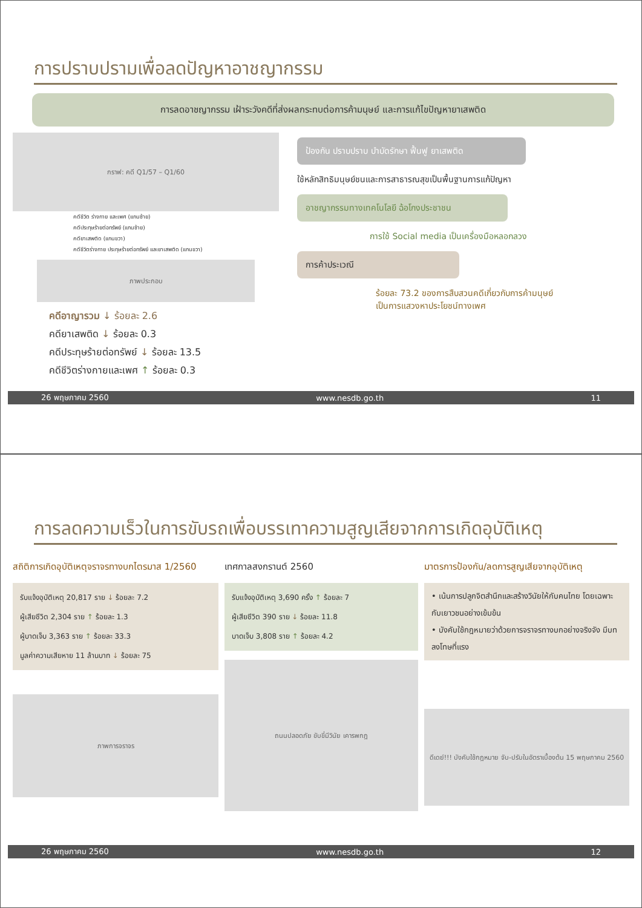การปราบปรามเพื่อลดปัญหาอาชญากรรม
การลดอาชญากรรม เฝ้าระวังคดีที่ส่งผลกระทบต่อการค้ามนุษย์ และการแก้ไขปัญหายาเสพติด
กราฟ: คดี Q1/57 – Q1/60
คดีชีวิต ร่างกาย และเพศ (แกนซ้าย)
คดีประทุษร้ายต่อทรัพย์ (แกนซ้าย)
คดียาเสพติด (แกนขวา)
คดีชีวิตร่างกาย ประทุษร้ายต่อทรัพย์ และยาเสพติด (แกนขวา)
ภาพประกอบ
คดีอาญารวม ↓ ร้อยละ 2.6
คดียาเสพติด ↓ ร้อยละ 0.3
คดีประทุษร้ายต่อทรัพย์ ↓ ร้อยละ 13.5
คดีชีวิตร่างกายและเพศ ↑ ร้อยละ 0.3
ป้องกัน ปราบปราบ บำบัดรักษา ฟื้นฟู ยาเสพติด
ใช้หลักสิทธิมนุษย์ชนและการสาธารณสุขเป็นพื้นฐานการแก้ปัญหา
อาชญากรรมทางเทคโนโลยี ฉ้อโกงประชาชน
การใช้ Social media เป็นเครื่องมือหลอกลวง
การค้าประเวณี
ร้อยละ 73.2 ของการสืบสวนคดีเกี่ยวกับการค้ามนุษย์
เป็นการแสวงหาประโยชน์ทางเพศ
26 พฤษภาคม 2560 www.nesdb.go.th 11
การลดความเร็วในการขับรถเพื่อบรรเทาความสูญเสียจากการเกิดอุบัติเหตุ
สถิติการเกิดอุบัติเหตุจราจรทางบกไตรมาส 1/2560
รับแจ้งอุบัติเหตุ 20,817 ราย ↓ ร้อยละ 7.2
ผู้เสียชีวิต 2,304 ราย ↑ ร้อยละ 1.3
ผู้บาดเจ็บ 3,363 ราย ↑ ร้อยละ 33.3
มูลค่าความเสียหาย 11 ล้านบาท ↓ ร้อยละ 75
ภาพการจราจร
เทศกาลสงกรานต์ 2560
รับแจ้งอุบัติเหตุ 3,690 ครั้ง ↑ ร้อยละ 7
ผู้เสียชีวิต 390 ราย ↓ ร้อยละ 11.8
บาดเจ็บ 3,808 ราย ↑ ร้อยละ 4.2
ถนนปลอดภัย ขับขี่มีวินัย เคารพกฎ
มาตรการป้องกัน/ลดการสูญเสียจากอุบัติเหตุ
• เน้นการปลูกจิตสำนึกและสร้างวินัยให้กับคนไทย โดยเฉพาะกับเยาวชนอย่างเข้มข้น
• บังคับใช้กฎหมายว่าด้วยการจราจรทางบกอย่างจริงจัง มีบทลงโทษที่แรง
ดีเดย์!!! บังคับใช้กฎหมาย จับ-ปรับในอัตราเบื้องต้น 15 พฤษภาคม 2560
26 พฤษภาคม 2560 www.nesdb.go.th 12